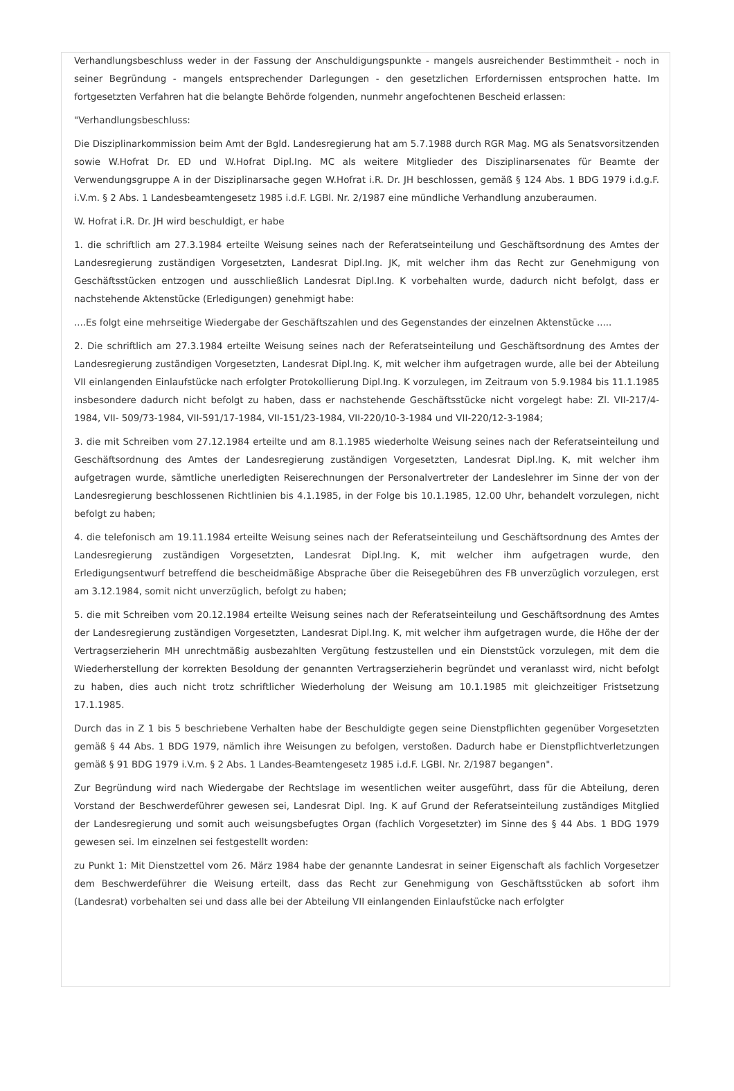Verhandlungsbeschluss weder in der Fassung der Anschuldigungspunkte - mangels ausreichender Bestimmtheit - noch in seiner Begründung - mangels entsprechender Darlegungen - den gesetzlichen Erfordernissen entsprochen hatte. Im fortgesetzten Verfahren hat die belangte Behörde folgenden, nunmehr angefochtenen Bescheid erlassen:
"Verhandlungsbeschluss:
Die Disziplinarkommission beim Amt der Bgld. Landesregierung hat am 5.7.1988 durch RGR Mag. MG als Senatsvorsitzenden sowie W.Hofrat Dr. ED und W.Hofrat Dipl.Ing. MC als weitere Mitglieder des Disziplinarsenates für Beamte der Verwendungsgruppe A in der Disziplinarsache gegen W.Hofrat i.R. Dr. JH beschlossen, gemäß § 124 Abs. 1 BDG 1979 i.d.g.F. i.V.m. § 2 Abs. 1 Landesbeamtengesetz 1985 i.d.F. LGBl. Nr. 2/1987 eine mündliche Verhandlung anzuberaumen.
W. Hofrat i.R. Dr. JH wird beschuldigt, er habe
1. die schriftlich am 27.3.1984 erteilte Weisung seines nach der Referatseinteilung und Geschäftsordnung des Amtes der Landesregierung zuständigen Vorgesetzten, Landesrat Dipl.Ing. JK, mit welcher ihm das Recht zur Genehmigung von Geschäftsstücken entzogen und ausschließlich Landesrat Dipl.Ing. K vorbehalten wurde, dadurch nicht befolgt, dass er nachstehende Aktenstücke (Erledigungen) genehmigt habe:
....Es folgt eine mehrseitige Wiedergabe der Geschäftszahlen und des Gegenstandes der einzelnen Aktenstücke .....
2. Die schriftlich am 27.3.1984 erteilte Weisung seines nach der Referatseinteilung und Geschäftsordnung des Amtes der Landesregierung zuständigen Vorgesetzten, Landesrat Dipl.Ing. K, mit welcher ihm aufgetragen wurde, alle bei der Abteilung VII einlangenden Einlaufstücke nach erfolgter Protokollierung Dipl.Ing. K vorzulegen, im Zeitraum von 5.9.1984 bis 11.1.1985 insbesondere dadurch nicht befolgt zu haben, dass er nachstehende Geschäftsstücke nicht vorgelegt habe: Zl. VII-217/4-1984, VII- 509/73-1984, VII-591/17-1984, VII-151/23-1984, VII-220/10-3-1984 und VII-220/12-3-1984;
3. die mit Schreiben vom 27.12.1984 erteilte und am 8.1.1985 wiederholte Weisung seines nach der Referatseinteilung und Geschäftsordnung des Amtes der Landesregierung zuständigen Vorgesetzten, Landesrat Dipl.Ing. K, mit welcher ihm aufgetragen wurde, sämtliche unerledigten Reiserechnungen der Personalvertreter der Landeslehrer im Sinne der von der Landesregierung beschlossenen Richtlinien bis 4.1.1985, in der Folge bis 10.1.1985, 12.00 Uhr, behandelt vorzulegen, nicht befolgt zu haben;
4. die telefonisch am 19.11.1984 erteilte Weisung seines nach der Referatseinteilung und Geschäftsordnung des Amtes der Landesregierung zuständigen Vorgesetzten, Landesrat Dipl.Ing. K, mit welcher ihm aufgetragen wurde, den Erledigungsentwurf betreffend die bescheidmäßige Absprache über die Reisegebühren des FB unverzüglich vorzulegen, erst am 3.12.1984, somit nicht unverzüglich, befolgt zu haben;
5. die mit Schreiben vom 20.12.1984 erteilte Weisung seines nach der Referatseinteilung und Geschäftsordnung des Amtes der Landesregierung zuständigen Vorgesetzten, Landesrat Dipl.Ing. K, mit welcher ihm aufgetragen wurde, die Höhe der der Vertragserzieherin MH unrechtmäßig ausbezahlten Vergütung festzustellen und ein Dienststück vorzulegen, mit dem die Wiederherstellung der korrekten Besoldung der genannten Vertragserzieherin begründet und veranlasst wird, nicht befolgt zu haben, dies auch nicht trotz schriftlicher Wiederholung der Weisung am 10.1.1985 mit gleichzeitiger Fristsetzung 17.1.1985.
Durch das in Z 1 bis 5 beschriebene Verhalten habe der Beschuldigte gegen seine Dienstpflichten gegenüber Vorgesetzten gemäß § 44 Abs. 1 BDG 1979, nämlich ihre Weisungen zu befolgen, verstoßen. Dadurch habe er Dienstpflichtverletzungen gemäß § 91 BDG 1979 i.V.m. § 2 Abs. 1 Landes-Beamtengesetz 1985 i.d.F. LGBl. Nr. 2/1987 begangen".
Zur Begründung wird nach Wiedergabe der Rechtslage im wesentlichen weiter ausgeführt, dass für die Abteilung, deren Vorstand der Beschwerdeführer gewesen sei, Landesrat Dipl. Ing. K auf Grund der Referatseinteilung zuständiges Mitglied der Landesregierung und somit auch weisungsbefugtes Organ (fachlich Vorgesetzter) im Sinne des § 44 Abs. 1 BDG 1979 gewesen sei. Im einzelnen sei festgestellt worden:
zu Punkt 1: Mit Dienstzettel vom 26. März 1984 habe der genannte Landesrat in seiner Eigenschaft als fachlich Vorgesetzer dem Beschwerdeführer die Weisung erteilt, dass das Recht zur Genehmigung von Geschäftsstücken ab sofort ihm (Landesrat) vorbehalten sei und dass alle bei der Abteilung VII einlangenden Einlaufstücke nach erfolgter